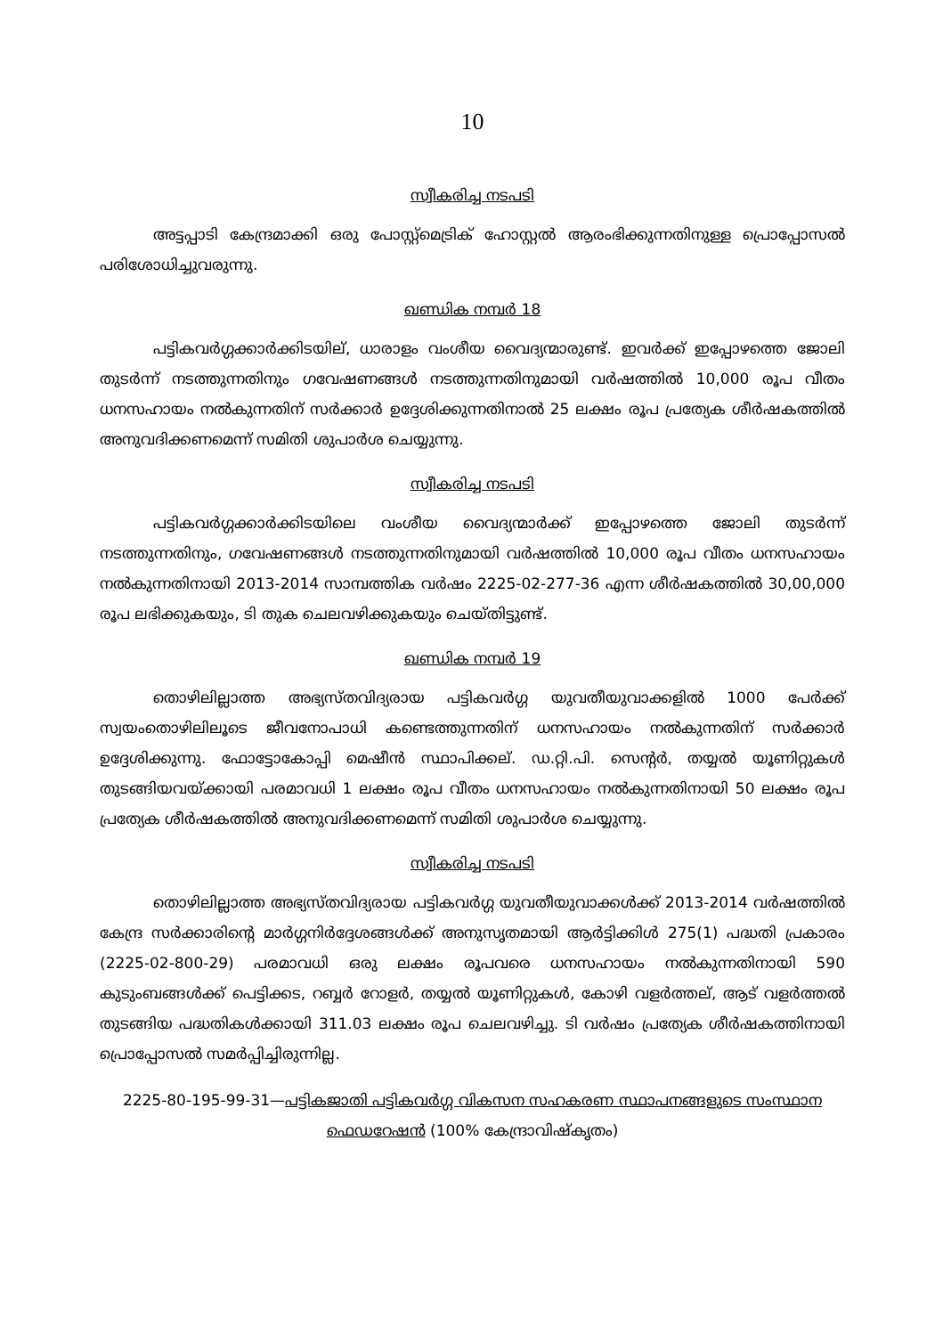10
സ്വീകരിച്ച നടപടി
അട്ടപ്പാടി കേന്ദ്രമാക്കി ഒരു പോസ്റ്റ്മെട്രിക് ഹോസ്റ്റൽ ആരംഭിക്കുന്നതിനുള്ള പ്രൊപ്പോസൽ പരിശോധിച്ചുവരുന്നു.
ഖണ്ഡിക നമ്പർ 18
പട്ടികവർഗ്ഗക്കാർക്കിടയില്, ധാരാളം വംശീയ വൈദ്യന്മാരുണ്ട്. ഇവർക്ക് ഇപ്പോഴത്തെ ജോലി തുടർന്ന് നടത്തുന്നതിനും ഗവേഷണങ്ങൾ നടത്തുന്നതിനുമായി വർഷത്തിൽ 10,000 രൂപ വീതം ധനസഹായം നൽകുന്നതിന് സർക്കാർ ഉദ്ദേശിക്കുന്നതിനാൽ 25 ലക്ഷം രൂപ പ്രത്യേക ശീർഷകത്തിൽ അനുവദിക്കണമെന്ന് സമിതി ശുപാർശ ചെയ്യുന്നു.
സ്വീകരിച്ച നടപടി
പട്ടികവർഗ്ഗക്കാർക്കിടയിലെ വംശീയ വൈദ്യന്മാർക്ക് ഇപ്പോഴത്തെ ജോലി തുടർന്ന് നടത്തുന്നതിനും, ഗവേഷണങ്ങൾ നടത്തുന്നതിനുമായി വർഷത്തിൽ 10,000 രൂപ വീതം ധനസഹായം നൽകുന്നതിനായി 2013-2014 സാമ്പത്തിക വർഷം 2225-02-277-36 എന്ന ശീർഷകത്തിൽ 30,00,000 രൂപ ലഭിക്കുകയും, ടി തുക ചെലവഴിക്കുകയും ചെയ്തിട്ടുണ്ട്.
ഖണ്ഡിക നമ്പർ 19
തൊഴിലില്ലാത്ത അഭ്യസ്തവിദ്യരായ പട്ടികവർഗ്ഗ യുവതീയുവാക്കളിൽ 1000 പേർക്ക് സ്വയംതൊഴിലിലൂടെ ജീവനോപാധി കണ്ടെത്തുന്നതിന് ധനസഹായം നൽകുന്നതിന് സർക്കാർ ഉദ്ദേശിക്കുന്നു. ഫോട്ടോകോപ്പി മെഷീൻ സ്ഥാപിക്കല്. ഡ.റ്റി.പി. സെന്റർ, തയ്യൽ യൂണിറ്റുകൾ തുടങ്ങിയവയ്ക്കായി പരമാവധി 1 ലക്ഷം രൂപ വീതം ധനസഹായം നൽകുന്നതിനായി 50 ലക്ഷം രൂപ പ്രത്യേക ശീർഷകത്തിൽ അനുവദിക്കണമെന്ന് സമിതി ശുപാർശ ചെയ്യുന്നു.
സ്വീകരിച്ച നടപടി
തൊഴിലില്ലാത്ത അഭ്യസ്തവിദ്യരായ പട്ടികവർഗ്ഗ യുവതീയുവാക്കൾക്ക് 2013-2014 വർഷത്തിൽ കേന്ദ്ര സർക്കാരിന്റെ മാർഗ്ഗനിർദ്ദേശങ്ങൾക്ക് അനുസൃതമായി ആർട്ടിക്കിൾ 275(1) പദ്ധതി പ്രകാരം (2225-02-800-29) പരമാവധി ഒരു ലക്ഷം രൂപവരെ ധനസഹായം നൽകുന്നതിനായി 590 കുടുംബങ്ങൾക്ക് പെട്ടിക്കട, റബ്ബർ റോളർ, തയ്യൽ യൂണിറ്റുകൾ, കോഴി വളർത്തല്, ആട് വളർത്തൽ തുടങ്ങിയ പദ്ധതികൾക്കായി 311.03 ലക്ഷം രൂപ ചെലവഴിച്ചു. ടി വർഷം പ്രത്യേക ശീർഷകത്തിനായി പ്രൊപ്പോസൽ സമർപ്പിച്ചിരുന്നില്ല.
2225-80-195-99-31—പട്ടികജാതി പട്ടികവർഗ്ഗ വികസന സഹകരണ സ്ഥാപനങ്ങളുടെ സംസ്ഥാന ഫെഡറേഷൻ (100% കേന്ദ്രാവിഷ്കൃതം)